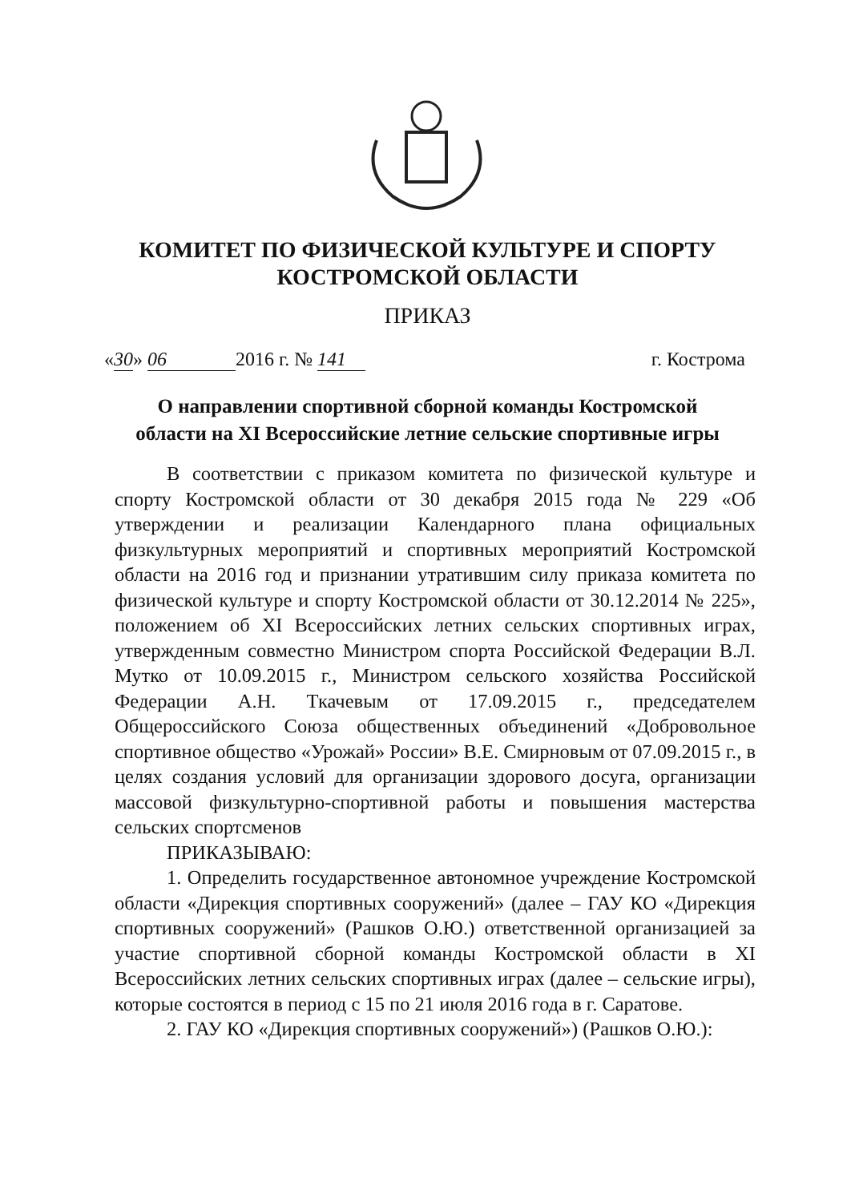КОМИТЕТ ПО ФИЗИЧЕСКОЙ КУЛЬТУРЕ И СПОРТУ
КОСТРОМСКОЙ ОБЛАСТИ
ПРИКАЗ
«30» 06 2016 г. № 141 г. Кострома
О направлении спортивной сборной команды Костромской
области на XI Всероссийские летние сельские спортивные игры
В соответствии с приказом комитета по физической культуре и спорту Костромской области от 30 декабря 2015 года № 229 «Об утверждении и реализации Календарного плана официальных физкультурных мероприятий и спортивных мероприятий Костромской области на 2016 год и признании утратившим силу приказа комитета по физической культуре и спорту Костромской области от 30.12.2014 № 225», положением об XI Всероссийских летних сельских спортивных играх, утвержденным совместно Министром спорта Российской Федерации В.Л. Мутко от 10.09.2015 г., Министром сельского хозяйства Российской Федерации А.Н. Ткачевым от 17.09.2015 г., председателем Общероссийского Союза общественных объединений «Добровольное спортивное общество «Урожай» России» В.Е. Смирновым от 07.09.2015 г., в целях создания условий для организации здорового досуга, организации массовой физкультурно-спортивной работы и повышения мастерства сельских спортсменов
ПРИКАЗЫВАЮ:
1. Определить государственное автономное учреждение Костромской области «Дирекция спортивных сооружений» (далее – ГАУ КО «Дирекция спортивных сооружений» (Рашков О.Ю.) ответственной организацией за участие спортивной сборной команды Костромской области в XI Всероссийских летних сельских спортивных играх (далее – сельские игры), которые состоятся в период с 15 по 21 июля 2016 года в г. Саратове.
2. ГАУ КО «Дирекция спортивных сооружений») (Рашков О.Ю.):